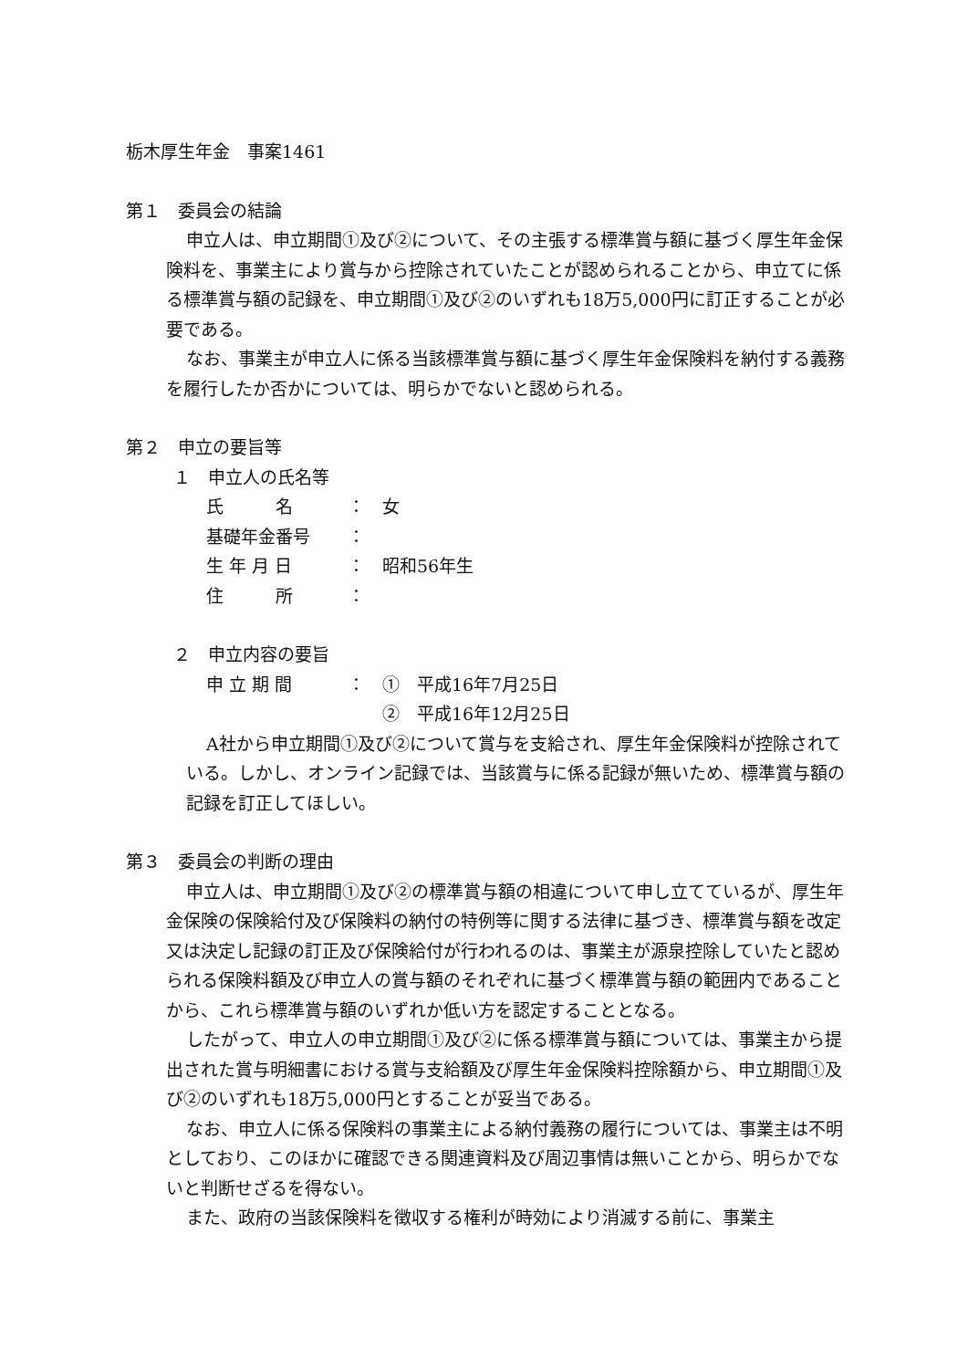栃木厚生年金　事案1461
第１　委員会の結論
申立人は、申立期間①及び②について、その主張する標準賞与額に基づく厚生年金保険料を、事業主により賞与から控除されていたことが認められることから、申立てに係る標準賞与額の記録を、申立期間①及び②のいずれも18万5,000円に訂正することが必要である。
なお、事業主が申立人に係る当該標準賞与額に基づく厚生年金保険料を納付する義務を履行したか否かについては、明らかでないと認められる。
第２　申立の要旨等
１　申立人の氏名等
氏　　　名 ：　女
基礎年金番号 ：
生 年 月 日 ：　昭和56年生
住　　　所 ：
２　申立内容の要旨
申 立 期 間 ：　①　平成16年7月25日
　　②　平成16年12月25日
A社から申立期間①及び②について賞与を支給され、厚生年金保険料が控除されている。しかし、オンライン記録では、当該賞与に係る記録が無いため、標準賞与額の記録を訂正してほしい。
第３　委員会の判断の理由
申立人は、申立期間①及び②の標準賞与額の相違について申し立てているが、厚生年金保険の保険給付及び保険料の納付の特例等に関する法律に基づき、標準賞与額を改定又は決定し記録の訂正及び保険給付が行われるのは、事業主が源泉控除していたと認められる保険料額及び申立人の賞与額のそれぞれに基づく標準賞与額の範囲内であることから、これら標準賞与額のいずれか低い方を認定することとなる。
したがって、申立人の申立期間①及び②に係る標準賞与額については、事業主から提出された賞与明細書における賞与支給額及び厚生年金保険料控除額から、申立期間①及び②のいずれも18万5,000円とすることが妥当である。
なお、申立人に係る保険料の事業主による納付義務の履行については、事業主は不明としており、このほかに確認できる関連資料及び周辺事情は無いことから、明らかでないと判断せざるを得ない。
また、政府の当該保険料を徴収する権利が時効により消滅する前に、事業主